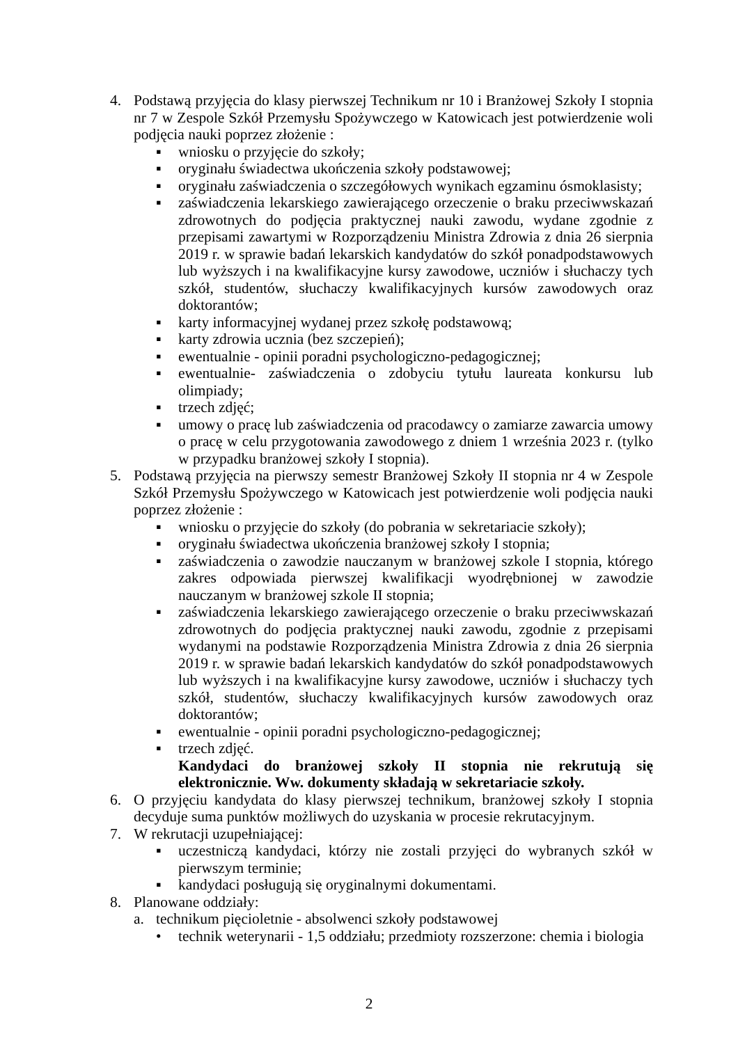4. Podstawą przyjęcia do klasy pierwszej Technikum nr 10 i Branżowej Szkoły I stopnia nr 7 w Zespole Szkół Przemysłu Spożywczego w Katowicach jest potwierdzenie woli podjęcia nauki poprzez złożenie :
▪ wniosku o przyjęcie do szkoły;
▪ oryginału świadectwa ukończenia szkoły podstawowej;
▪ oryginału zaświadczenia o szczegółowych wynikach egzaminu ósmoklasisty;
▪ zaświadczenia lekarskiego zawierającego orzeczenie o braku przeciwwskazań zdrowotnych do podjęcia praktycznej nauki zawodu, wydane zgodnie z przepisami zawartymi w Rozporządzeniu Ministra Zdrowia z dnia 26 sierpnia 2019 r. w sprawie badań lekarskich kandydatów do szkół ponadpodstawowych lub wyższych i na kwalifikacyjne kursy zawodowe, uczniów i słuchaczy tych szkół, studentów, słuchaczy kwalifikacyjnych kursów zawodowych oraz doktorantów;
▪ karty informacyjnej wydanej przez szkołę podstawową;
▪ karty zdrowia ucznia (bez szczepień);
▪ ewentualnie - opinii poradni psychologiczno-pedagogicznej;
▪ ewentualnie- zaświadczenia o zdobyciu tytułu laureata konkursu lub olimpiady;
▪ trzech zdjęć;
▪ umowy o pracę lub zaświadczenia od pracodawcy o zamiarze zawarcia umowy o pracę w celu przygotowania zawodowego z dniem 1 września 2023 r. (tylko w przypadku branżowej szkoły I stopnia).
5. Podstawą przyjęcia na pierwszy semestr Branżowej Szkoły II stopnia nr 4 w Zespole Szkół Przemysłu Spożywczego w Katowicach jest potwierdzenie woli podjęcia nauki poprzez złożenie :
▪ wniosku o przyjęcie do szkoły (do pobrania w sekretariacie szkoły);
▪ oryginału świadectwa ukończenia branżowej szkoły I stopnia;
▪ zaświadczenia o zawodzie nauczanym w branżowej szkole I stopnia, którego zakres odpowiada pierwszej kwalifikacji wyodrębnionej w zawodzie nauczanym w branżowej szkole II stopnia;
▪ zaświadczenia lekarskiego zawierającego orzeczenie o braku przeciwwskazań zdrowotnych do podjęcia praktycznej nauki zawodu, zgodnie z przepisami wydanymi na podstawie Rozporządzenia Ministra Zdrowia z dnia 26 sierpnia 2019 r. w sprawie badań lekarskich kandydatów do szkół ponadpodstawowych lub wyższych i na kwalifikacyjne kursy zawodowe, uczniów i słuchaczy tych szkół, studentów, słuchaczy kwalifikacyjnych kursów zawodowych oraz doktorantów;
▪ ewentualnie - opinii poradni psychologiczno-pedagogicznej;
▪ trzech zdjęć.
Kandydaci do branżowej szkoły II stopnia nie rekrutują się elektronicznie. Ww. dokumenty składają w sekretariacie szkoły.
6. O przyjęciu kandydata do klasy pierwszej technikum, branżowej szkoły I stopnia decyduje suma punktów możliwych do uzyskania w procesie rekrutacyjnym.
7. W rekrutacji uzupełniającej:
▪ uczestniczą kandydaci, którzy nie zostali przyjęci do wybranych szkół w pierwszym terminie;
▪ kandydaci posługują się oryginalnymi dokumentami.
8. Planowane oddziały:
a. technikum pięcioletnie - absolwenci szkoły podstawowej
• technik weterynarii - 1,5 oddziału; przedmioty rozszerzone: chemia i biologia
2